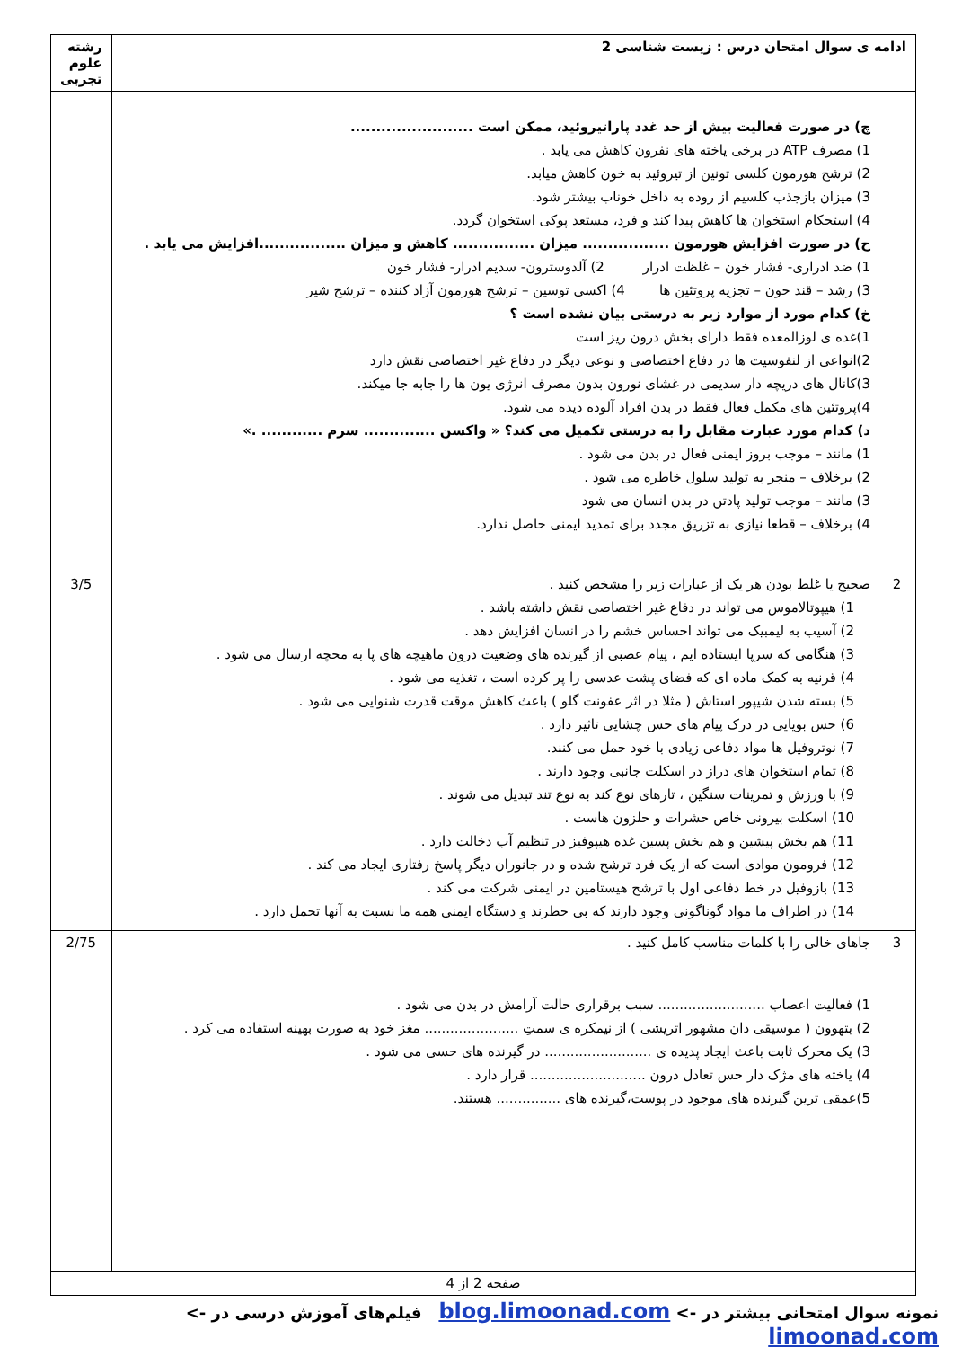| ادامه ی سوال امتحان درس : زیست شناسی 2 | | رشته علوم تجربی |
| | چ) در صورت فعالیت بیش از حد غدد پاراتیروئید، ممکن است ........................ 1) مصرف ATP در برخی یاخته های نفرون کاهش می یابد . 2) ترشح هورمون کلسی تونین از تیروئید به خون کاهش میابد. 3) میزان بازجذب کلسیم از روده به داخل خوناب بیشتر شود. 4) استحکام استخوان ها کاهش پیدا کند و فرد، مستعد پوکی استخوان گردد. ح) در صورت افزایش هورمون ................. میزان ................ کاهش و میزان .................افزایش می یابد . 1) ضد ادراری- فشار خون – غلظت ادرار 2) آلدوسترون- سدیم ادرار- فشار خون 3) رشد – قند خون – تجزیه پروتئین ها 4) اکسی توسین – ترشح هورمون آزاد کننده – ترشح شیر خ) کدام مورد از موارد زیر به درستی بیان نشده است ؟ 1)غده ی لوزالمعده فقط دارای بخش درون ریز است 2)انواعی از لنفوسیت ها در دفاع اختصاصی و نوعی دیگر در دفاع غیر اختصاصی نقش دارد 3)کانال های دریچه دار سدیمی در غشای نورون بدون مصرف انرژی یون ها را جابه جا میکند. 4)پروتئین های مکمل فعال فقط در بدن افراد آلوده دیده می شود. د) کدام مورد عبارت مقابل را به درستی تکمیل می کند؟ « واکسن .............. سرم ............ .» 1) مانند – موجب بروز ایمنی فعال در بدن می شود . 2) برخلاف – منجر به تولید سلول خاطره می شود . 3) مانند – موجب تولید پادتن در بدن انسان می شود 4) برخلاف – قطعا نیازی به تزریق مجدد برای تمدید ایمنی حاصل ندارد. | |
| 2 | صحیح یا غلط بودن هر یک از عبارات زیر را مشخص کنید . 1) هیپوتالاموس می تواند در دفاع غیر اختصاصی نقش داشته باشد . 2) آسیب به لیمبیک می تواند احساس خشم را در انسان افزایش دهد . 3) هنگامی که سرپا ایستاده ایم ، پیام عصبی از گیرنده های وضعیت درون ماهیچه های پا به مخچه ارسال می شود . 4) قرنیه به کمک ماده ای که فضای پشت عدسی را پر کرده است ، تغذیه می شود . 5) بسته شدن شیپور استاش ( مثلا در اثر عفونت گلو ) باعث کاهش موقت قدرت شنوایی می شود . 6) حس بویایی در درک پیام های حس چشایی تاثیر دارد . 7) نوتروفیل ها مواد دفاعی زیادی با خود حمل می کنند. 8) تمام استخوان های دراز در اسکلت جانبی وجود دارند . 9) با ورزش و تمرینات سنگین ، تارهای نوع کند به نوع تند تبدیل می شوند . 10) اسکلت بیرونی خاص حشرات و حلزون هاست . 11) هم بخش پیشین و هم بخش پسین غده هیپوفیز در تنظیم آب دخالت دارد . 12) فرومون موادی است که از یک فرد ترشح شده و در جانوران دیگر پاسخ رفتاری ایجاد می کند . 13) بازوفیل در خط دفاعی اول با ترشح هیستامین در ایمنی شرکت می کند . 14) در اطراف ما مواد گوناگونی وجود دارند که بی خطرند و دستگاه ایمنی همه ما نسبت به آنها تحمل دارد . | 3/5 |
| 3 | جاهای خالی را با کلمات مناسب کامل کنید . 1) فعالیت اعصاب ......................... سبب برقراری حالت آرامش در بدن می شود . 2) بتهوون ( موسیقی دان مشهور اتریشی ) از نیمکره ی سمتِ ...................... مغز خود به صورت بهینه استفاده می کرد . 3) یک محرک ثابت باعث ایجاد پدیده ی ......................... در گیرنده های حسی می شود . 4) یاخته های مژک دار حس تعادل درون ........................... قرار دارد . 5)عمقی ترین گیرنده های موجود در پوست،گیرنده های ............... هستند. | 2/75 |
| صفحه 2 از 4 | | |
نمونه سوال امتحانی بیشتر در -> blog.limoonad.com فیلم‌های آموزش درسی در -> limoonad.com